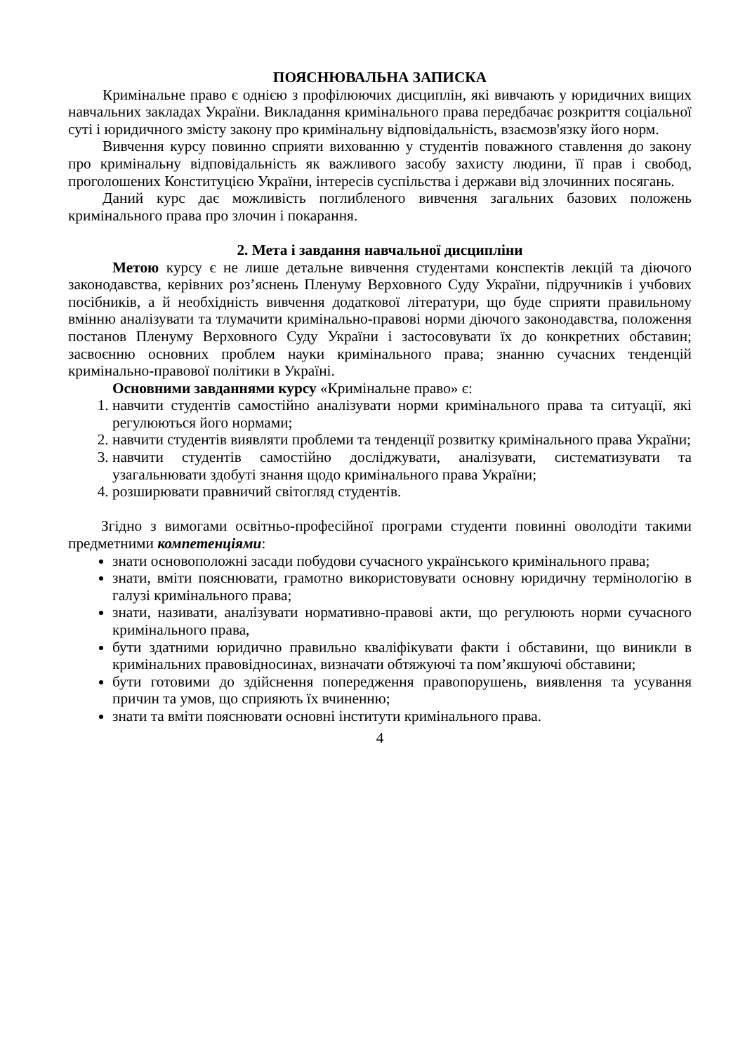ПОЯСНЮВАЛЬНА ЗАПИСКА
Кримінальне право є однією з профілюючих дисциплін, які вивчають у юридичних вищих навчальних закладах України. Викладання кримінального права передбачає розкриття соціальної суті і юридичного змісту закону про кримінальну відповідальність, взаємозв'язку його норм.
Вивчення курсу повинно сприяти вихованню у студентів поважного ставлення до закону про кримінальну відповідальність як важливого засобу захисту людини, її прав і свобод, проголошених Конституцією України, інтересів суспільства і держави від злочинних посягань.
Даний курс дає можливість поглибленого вивчення загальних базових положень кримінального права про злочин і покарання.
2. Мета і завдання навчальної дисципліни
Метою курсу є не лише детальне вивчення студентами конспектів лекцій та діючого законодавства, керівних роз’яснень Пленуму Верховного Суду України, підручників і учбових посібників, а й необхідність вивчення додаткової літератури, що буде сприяти правильному вмінню аналізувати та тлумачити кримінально-правові норми діючого законодавства, положення постанов Пленуму Верховного Суду України і застосовувати їх до конкретних обставин; засвоєнню основних проблем науки кримінального права; знанню сучасних тенденцій кримінально-правової політики в Україні.
Основними завданнями курсу «Кримінальне право» є:
1. навчити студентів самостійно аналізувати норми кримінального права та ситуації, які регулюються його нормами;
2. навчити студентів виявляти проблеми та тенденції розвитку кримінального права України;
3. навчити студентів самостійно досліджувати, аналізувати, систематизувати та узагальнювати здобуті знання щодо кримінального права України;
4. розширювати правничий світогляд студентів.
Згідно з вимогами освітньо-професійної програми студенти повинні оволодіти такими предметними компетенціями:
знати основоположні засади побудови сучасного українського кримінального права;
знати, вміти пояснювати, грамотно використовувати основну юридичну термінологію в галузі кримінального права;
знати, називати, аналізувати нормативно-правові акти, що регулюють норми сучасного кримінального права,
бути здатними юридично правильно кваліфікувати факти і обставини, що виникли в кримінальних правовідносинах, визначати обтяжуючі та пом’якшуючі обставини;
бути готовими до здійснення попередження правопорушень, виявлення та усування причин та умов, що сприяють їх вчиненню;
знати та вміти пояснювати основні інститути кримінального права.
4